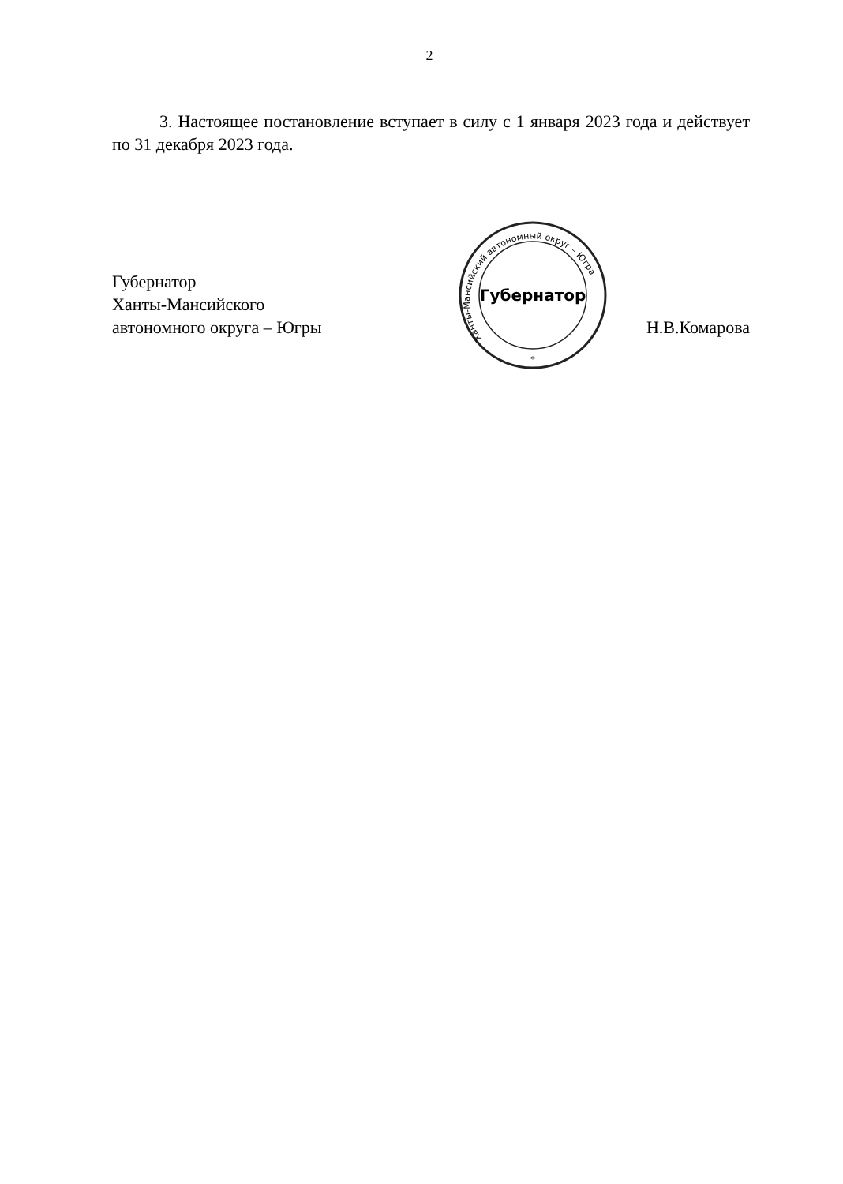2
3. Настоящее постановление вступает в силу с 1 января 2023 года и действует по 31 декабря 2023 года.
Губернатор
Ханты-Мансийского
автономного округа – Югры
Губернатор
Ханты-Мансийский автономный округ – Югра
*
Н.В.Комарова